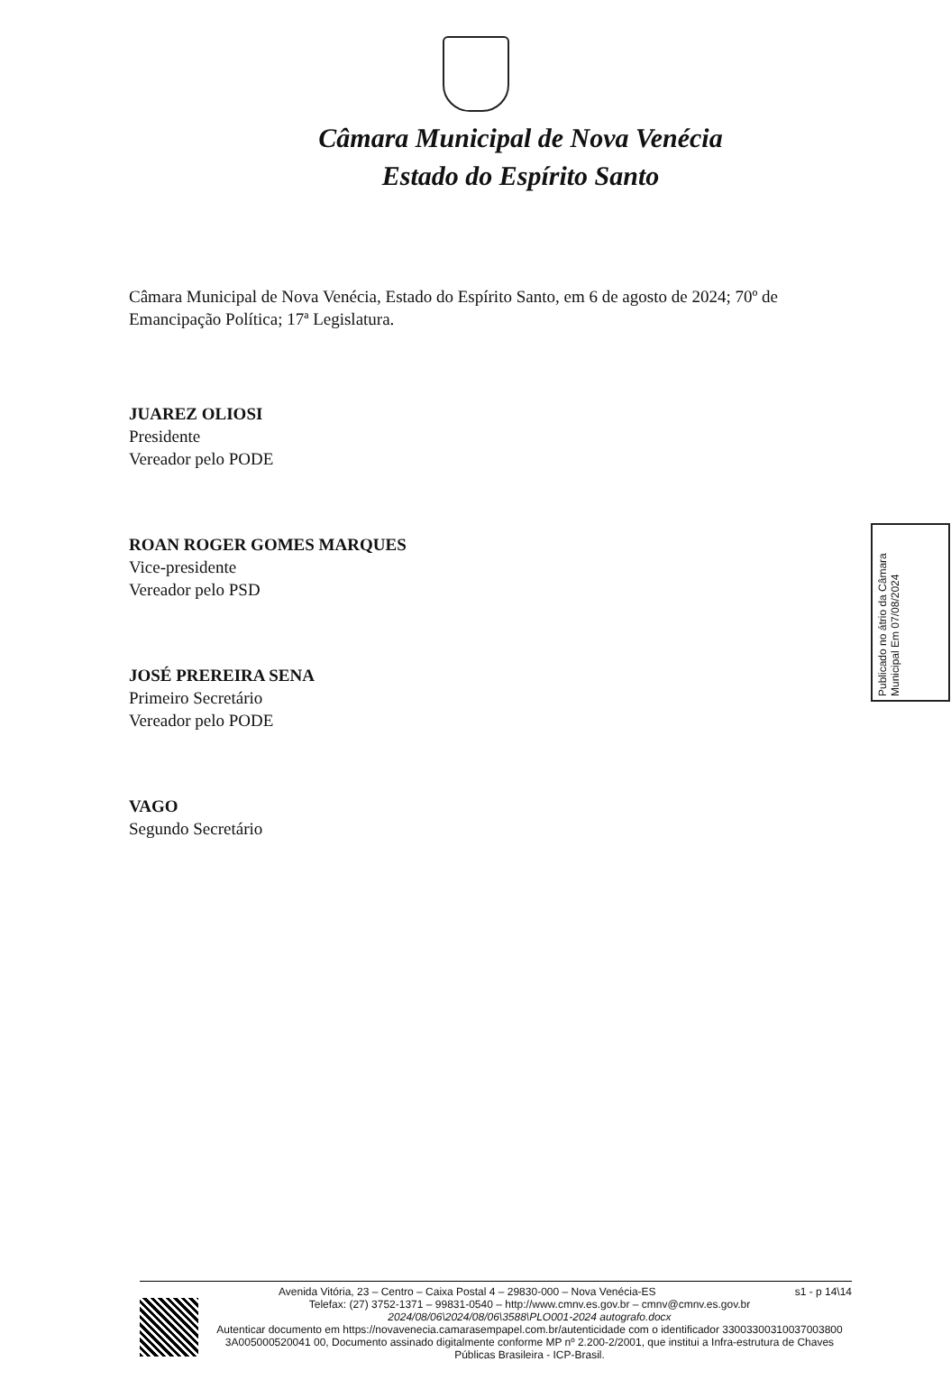Câmara Municipal de Nova Venécia
Estado do Espírito Santo
Câmara Municipal de Nova Venécia, Estado do Espírito Santo, em 6 de agosto de 2024; 70º de Emancipação Política; 17ª Legislatura.
JUAREZ OLIOSI
Presidente
Vereador pelo PODE
ROAN ROGER GOMES MARQUES
Vice-presidente
Vereador pelo PSD
JOSÉ PREREIRA SENA
Primeiro Secretário
Vereador pelo PODE
VAGO
Segundo Secretário
Publicado no átrio da Câmara Municipal Em 07/08/2024
Avenida Vitória, 23 – Centro – Caixa Postal 4 – 29830-000 – Nova Venécia-ES s1 - p 14\14
Telefax: (27) 3752-1371 – 99831-0540 – http://www.cmnv.es.gov.br – cmnv@cmnv.es.gov.br
2024/08/06\2024/08/06\3588\PLO001-2024 autografo.docx
Autenticar documento em https://novavenecia.camarasempapel.com.br/autenticidade com o identificador 33003300310037003800 3A005000520041 00, Documento assinado digitalmente conforme MP nº 2.200-2/2001, que institui a Infra-estrutura de Chaves Públicas Brasileira - ICP-Brasil.